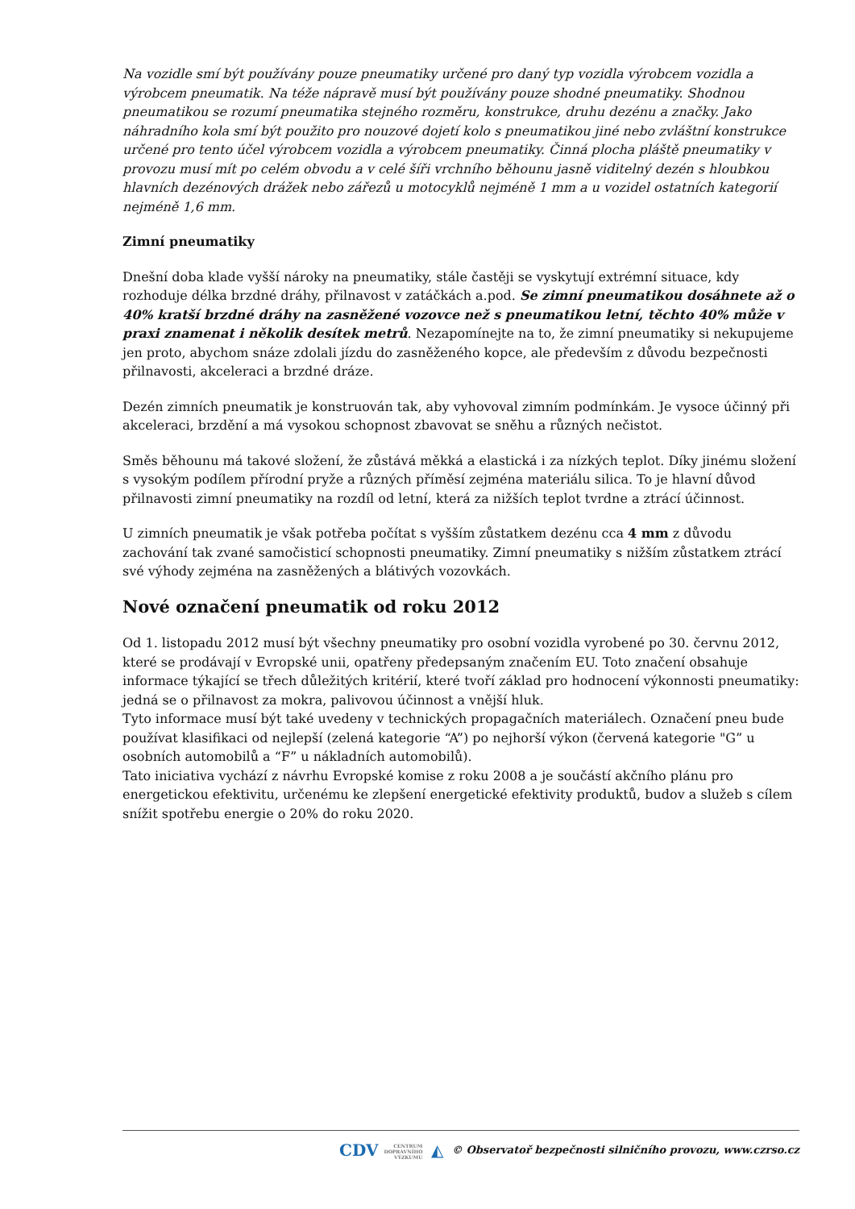Na vozidle smí být používány pouze pneumatiky určené pro daný typ vozidla výrobcem vozidla a výrobcem pneumatik. Na téže nápravě musí být používány pouze shodné pneumatiky. Shodnou pneumatikou se rozumí pneumatika stejného rozměru, konstrukce, druhu dezénu a značky. Jako náhradního kola smí být použito pro nouzové dojetí kolo s pneumatikou jiné nebo zvláštní konstrukce určené pro tento účel výrobcem vozidla a výrobcem pneumatiky. Činná plocha pláště pneumatiky v provozu musí mít po celém obvodu a v celé šíři vrchního běhounu jasně viditelný dezén s hloubkou hlavních dezénových drážek nebo zářezů u motocyklů nejméně 1 mm a u vozidel ostatních kategorií nejméně 1,6 mm.
Zimní pneumatiky
Dnešní doba klade vyšší nároky na pneumatiky, stále častěji se vyskytují extrémní situace, kdy rozhoduje délka brzdné dráhy, přilnavost v zatáčkách a.pod. Se zimní pneumatikou dosáhnete až o 40% kratší brzdné dráhy na zasněžené vozovce než s pneumatikou letní, těchto 40% může v praxi znamenat i několik desítek metrů. Nezapomínejte na to, že zimní pneumatiky si nekupujeme jen proto, abychom snáze zdolali jízdu do zasněženého kopce, ale především z důvodu bezpečnosti přilnavosti, akceleraci a brzdné dráze.
Dezén zimních pneumatik je konstruován tak, aby vyhovoval zimním podmínkám. Je vysoce účinný při akceleraci, brzdění a má vysokou schopnost zbavovat se sněhu a různých nečistot.
Směs běhounu má takové složení, že zůstává měkká a elastická i za nízkých teplot. Díky jinému složení s vysokým podílem přírodní pryže a různých příměsí zejména materiálu silica. To je hlavní důvod přilnavosti zimní pneumatiky na rozdíl od letní, která za nižších teplot tvrdne a ztrácí účinnost.
U zimních pneumatik je však potřeba počítat s vyšším zůstatkem dezénu cca 4 mm z důvodu zachování tak zvané samočisticí schopnosti pneumatiky. Zimní pneumatiky s nižším zůstatkem ztrácí své výhody zejména na zasněžených a blátivých vozovkách.
Nové označení pneumatik od roku 2012
Od 1. listopadu 2012 musí být všechny pneumatiky pro osobní vozidla vyrobené po 30. červnu 2012, které se prodávají v Evropské unii, opatřeny předepsaným značením EU. Toto značení obsahuje informace týkající se třech důležitých kritérií, které tvoří základ pro hodnocení výkonnosti pneumatiky: jedná se o přilnavost za mokra, palivovou účinnost a vnější hluk.
Tyto informace musí být také uvedeny v technických propagačních materiálech. Označení pneu bude používat klasifikaci od nejlepší (zelená kategorie “A”) po nejhorší výkon (červená kategorie "G” u osobních automobilů a “F” u nákladních automobilů).
Tato iniciativa vychází z návrhu Evropské komise z roku 2008 a je součástí akčního plánu pro energetickou efektivitu, určenému ke zlepšení energetické efektivity produktů, budov a služeb s cílem snížit spotřebu energie o 20% do roku 2020.
CDV CENTRUM
DOPRAVNÍHO
VÝZKUMU ◭ © Observatoř bezpečnosti silničního provozu, www.czrso.cz